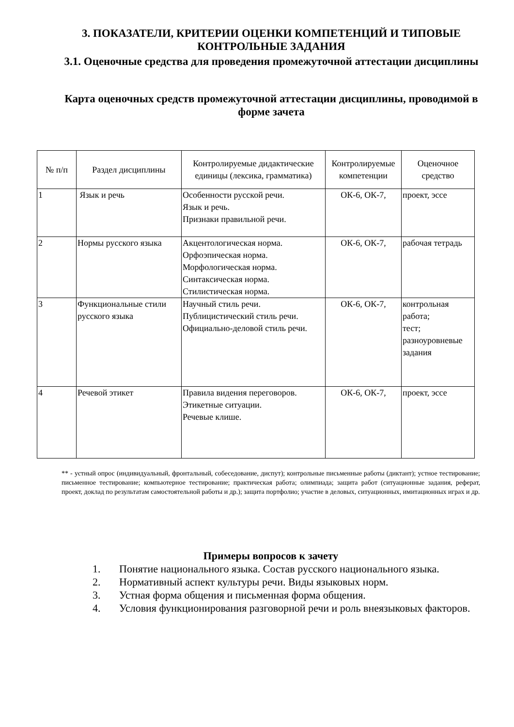3. ПОКАЗАТЕЛИ, КРИТЕРИИ ОЦЕНКИ КОМПЕТЕНЦИЙ И ТИПОВЫЕ КОНТРОЛЬНЫЕ ЗАДАНИЯ
3.1. Оценочные средства для проведения промежуточной аттестации дисциплины
Карта оценочных средств промежуточной аттестации дисциплины, проводимой в форме зачета
| № п/п | Раздел дисциплины | Контролируемые дидактические единицы (лексика, грамматика) | Контролируемые компетенции | Оценочное средство |
| --- | --- | --- | --- | --- |
| 1 | Язык и речь | Особенности русской речи. Язык и речь. Признаки правильной речи. | ОК-6, ОК-7, | проект, эссе |
| 2 | Нормы русского языка | Акцентологическая норма. Орфоэпическая норма. Морфологическая норма. Синтаксическая норма. Стилистическая норма. | ОК-6, ОК-7, | рабочая тетрадь |
| 3 | Функциональные стили русского языка | Научный стиль речи. Публицистический стиль речи. Официально-деловой стиль речи. | ОК-6, ОК-7, | контрольная работа; тест; разноуровневые задания |
| 4 | Речевой этикет | Правила видения переговоров. Этикетные ситуации. Речевые клише. | ОК-6, ОК-7, | проект, эссе |
** - устный опрос (индивидуальный, фронтальный, собеседование, диспут); контрольные письменные работы (диктант); устное тестирование; письменное тестирование; компьютерное тестирование; практическая работа; олимпиада; защита работ (ситуационные задания, реферат, проект, доклад по результатам самостоятельной работы и др.); защита портфолио; участие в деловых, ситуационных, имитационных играх и др.
Примеры вопросов к зачету
1. Понятие национального языка. Состав русского национального языка.
2. Нормативный аспект культуры речи. Виды языковых норм.
3. Устная форма общения и письменная форма общения.
4. Условия функционирования разговорной речи и роль внеязыковых факторов.